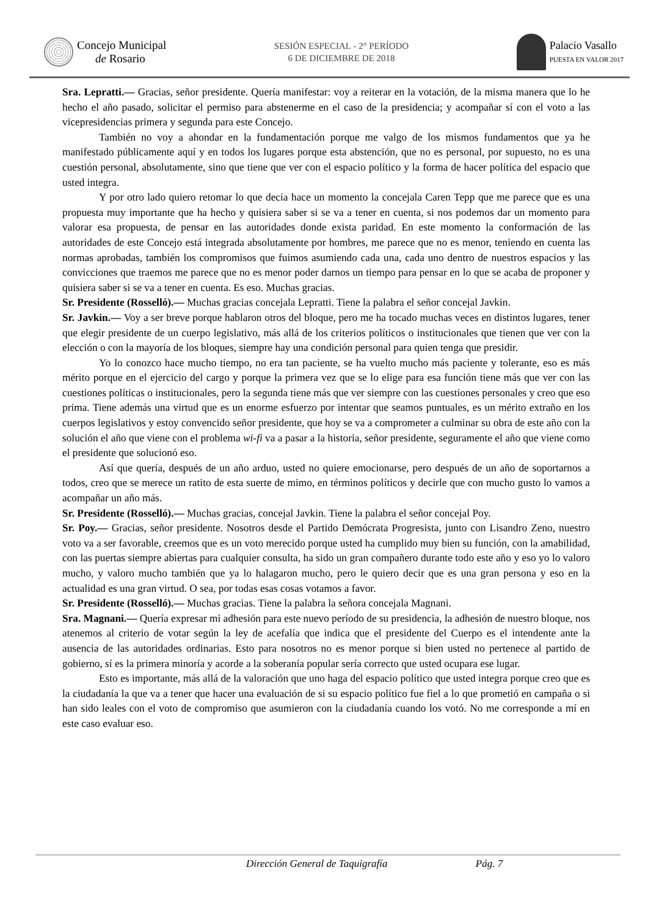Concejo Municipal
de Rosario
SESIÓN ESPECIAL - 2° PERÍODO
6 DE DICIEMBRE DE 2018
Palacio Vasallo
PUESTA EN VALOR 2017
Sra. Lepratti.— Gracias, señor presidente. Quería manifestar: voy a reiterar en la votación, de la misma manera que lo he hecho el año pasado, solicitar el permiso para abstenerme en el caso de la presidencia; y acompañar sí con el voto a las vicepresidencias primera y segunda para este Concejo.
También no voy a ahondar en la fundamentación porque me valgo de los mismos fundamentos que ya he manifestado públicamente aquí y en todos los lugares porque esta abstención, que no es personal, por supuesto, no es una cuestión personal, absolutamente, sino que tiene que ver con el espacio político y la forma de hacer política del espacio que usted integra.
Y por otro lado quiero retomar lo que decía hace un momento la concejala Caren Tepp que me parece que es una propuesta muy importante que ha hecho y quisiera saber si se va a tener en cuenta, si nos podemos dar un momento para valorar esa propuesta, de pensar en las autoridades donde exista paridad. En este momento la conformación de las autoridades de este Concejo está integrada absolutamente por hombres, me parece que no es menor, teniendo en cuenta las normas aprobadas, también los compromisos que fuimos asumiendo cada una, cada uno dentro de nuestros espacios y las convicciones que traemos me parece que no es menor poder darnos un tiempo para pensar en lo que se acaba de proponer y quisiera saber si se va a tener en cuenta. Es eso. Muchas gracias.
Sr. Presidente (Rosselló).— Muchas gracias concejala Lepratti. Tiene la palabra el señor concejal Javkin.
Sr. Javkin.— Voy a ser breve porque hablaron otros del bloque, pero me ha tocado muchas veces en distintos lugares, tener que elegir presidente de un cuerpo legislativo, más allá de los criterios políticos o institucionales que tienen que ver con la elección o con la mayoría de los bloques, siempre hay una condición personal para quien tenga que presidir.
Yo lo conozco hace mucho tiempo, no era tan paciente, se ha vuelto mucho más paciente y tolerante, eso es más mérito porque en el ejercicio del cargo y porque la primera vez que se lo elige para esa función tiene más que ver con las cuestiones políticas o institucionales, pero la segunda tiene más que ver siempre con las cuestiones personales y creo que eso prima. Tiene además una virtud que es un enorme esfuerzo por intentar que seamos puntuales, es un mérito extraño en los cuerpos legislativos y estoy convencido señor presidente, que hoy se va a comprometer a culminar su obra de este año con la solución el año que viene con el problema wi-fi va a pasar a la historia, señor presidente, seguramente el año que viene como el presidente que solucionó eso.
Así que quería, después de un año arduo, usted no quiere emocionarse, pero después de un año de soportarnos a todos, creo que se merece un ratito de esta suerte de mimo, en términos políticos y decirle que con mucho gusto lo vamos a acompañar un año más.
Sr. Presidente (Rosselló).— Muchas gracias, concejal Javkin. Tiene la palabra el señor concejal Poy.
Sr. Poy.— Gracias, señor presidente. Nosotros desde el Partido Demócrata Progresista, junto con Lisandro Zeno, nuestro voto va a ser favorable, creemos que es un voto merecido porque usted ha cumplido muy bien su función, con la amabilidad, con las puertas siempre abiertas para cualquier consulta, ha sido un gran compañero durante todo este año y eso yo lo valoro mucho, y valoro mucho también que ya lo halagaron mucho, pero le quiero decir que es una gran persona y eso en la actualidad es una gran virtud. O sea, por todas esas cosas votamos a favor.
Sr. Presidente (Rosselló).— Muchas gracias. Tiene la palabra la señora concejala Magnani.
Sra. Magnani.— Quería expresar mi adhesión para este nuevo período de su presidencia, la adhesión de nuestro bloque, nos atenemos al criterio de votar según la ley de acefalía que indica que el presidente del Cuerpo es el intendente ante la ausencia de las autoridades ordinarias. Esto para nosotros no es menor porque si bien usted no pertenece al partido de gobierno, sí es la primera minoría y acorde a la soberanía popular sería correcto que usted ocupara ese lugar.
Esto es importante, más allá de la valoración que uno haga del espacio político que usted integra porque creo que es la ciudadanía la que va a tener que hacer una evaluación de si su espacio político fue fiel a lo que prometió en campaña o si han sido leales con el voto de compromiso que asumieron con la ciudadanía cuando los votó. No me corresponde a mí en este caso evaluar eso.
Dirección General de Taquigrafía Pág. 7